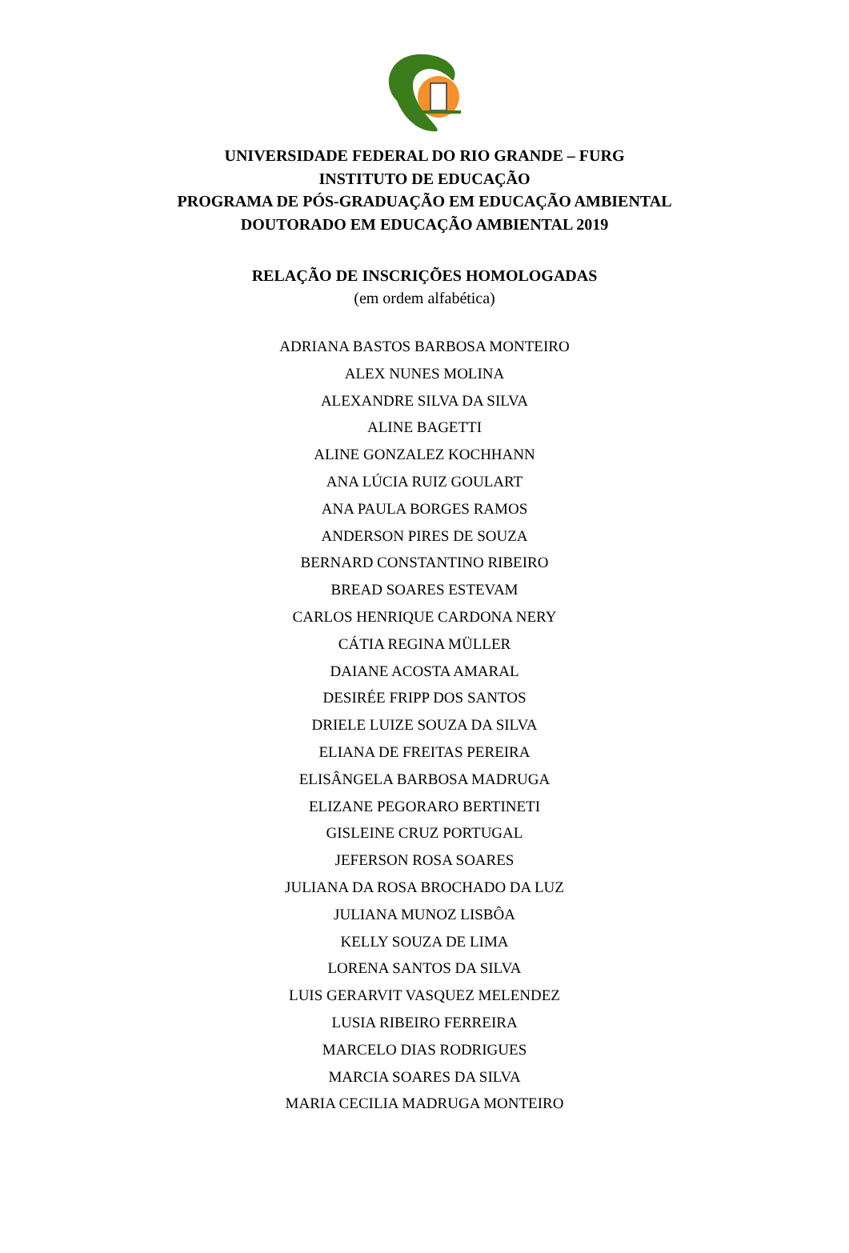UNIVERSIDADE FEDERAL DO RIO GRANDE – FURG
INSTITUTO DE EDUCAÇÃO
PROGRAMA DE PÓS-GRADUAÇÃO EM EDUCAÇÃO AMBIENTAL
DOUTORADO EM EDUCAÇÃO AMBIENTAL 2019
RELAÇÃO DE INSCRIÇÕES HOMOLOGADAS
(em ordem alfabética)
ADRIANA BASTOS BARBOSA MONTEIRO
ALEX NUNES MOLINA
ALEXANDRE SILVA DA SILVA
ALINE BAGETTI
ALINE GONZALEZ KOCHHANN
ANA LÚCIA RUIZ GOULART
ANA PAULA BORGES RAMOS
ANDERSON PIRES DE SOUZA
BERNARD CONSTANTINO RIBEIRO
BREAD SOARES ESTEVAM
CARLOS HENRIQUE CARDONA NERY
CÁTIA REGINA MÜLLER
DAIANE ACOSTA AMARAL
DESIRÉE FRIPP DOS SANTOS
DRIELE LUIZE SOUZA DA SILVA
ELIANA DE FREITAS PEREIRA
ELISÂNGELA BARBOSA MADRUGA
ELIZANE PEGORARO BERTINETI
GISLEINE CRUZ PORTUGAL
JEFERSON ROSA SOARES
JULIANA DA ROSA BROCHADO DA LUZ
JULIANA MUNOZ LISBÔA
KELLY SOUZA DE LIMA
LORENA SANTOS DA SILVA
LUIS GERARVIT VASQUEZ MELENDEZ
LUSIA RIBEIRO FERREIRA
MARCELO DIAS RODRIGUES
MARCIA SOARES DA SILVA
MARIA CECILIA MADRUGA MONTEIRO